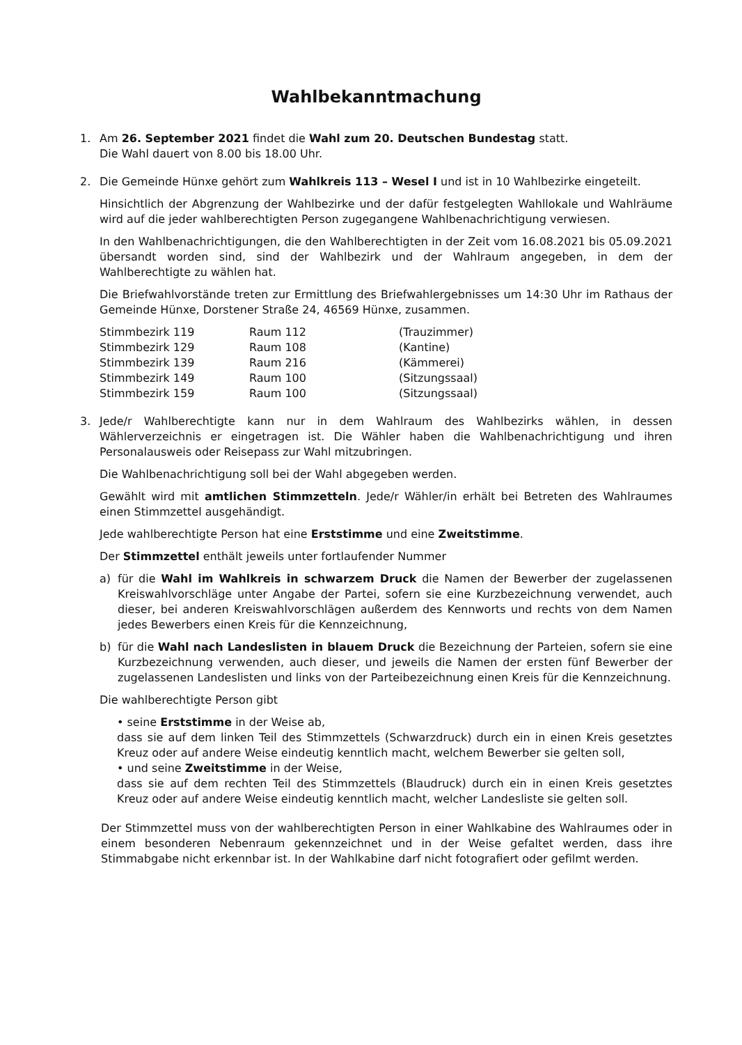Wahlbekanntmachung
1. Am 26. September 2021 findet die Wahl zum 20. Deutschen Bundestag statt.
Die Wahl dauert von 8.00 bis 18.00 Uhr.
2. Die Gemeinde Hünxe gehört zum Wahlkreis 113 – Wesel I und ist in 10 Wahlbezirke eingeteilt.
Hinsichtlich der Abgrenzung der Wahlbezirke und der dafür festgelegten Wahllokale und Wahlräume wird auf die jeder wahlberechtigten Person zugegangene Wahlbenachrichtigung verwiesen.
In den Wahlbenachrichtigungen, die den Wahlberechtigten in der Zeit vom 16.08.2021 bis 05.09.2021 übersandt worden sind, sind der Wahlbezirk und der Wahlraum angegeben, in dem der Wahlberechtigte zu wählen hat.
Die Briefwahlvorstände treten zur Ermittlung des Briefwahlergebnisses um 14:30 Uhr im Rathaus der Gemeinde Hünxe, Dorstener Straße 24, 46569 Hünxe, zusammen.
| Stimmbezirk 119 | Raum 112 | (Trauzimmer) |
| Stimmbezirk 129 | Raum 108 | (Kantine) |
| Stimmbezirk 139 | Raum 216 | (Kämmerei) |
| Stimmbezirk 149 | Raum 100 | (Sitzungssaal) |
| Stimmbezirk 159 | Raum 100 | (Sitzungssaal) |
3. Jede/r Wahlberechtigte kann nur in dem Wahlraum des Wahlbezirks wählen, in dessen Wählerverzeichnis er eingetragen ist. Die Wähler haben die Wahlbenachrichtigung und ihren Personalausweis oder Reisepass zur Wahl mitzubringen.
Die Wahlbenachrichtigung soll bei der Wahl abgegeben werden.
Gewählt wird mit amtlichen Stimmzetteln. Jede/r Wähler/in erhält bei Betreten des Wahlraumes einen Stimmzettel ausgehändigt.
Jede wahlberechtigte Person hat eine Erststimme und eine Zweitstimme.
Der Stimmzettel enthält jeweils unter fortlaufender Nummer
a) für die Wahl im Wahlkreis in schwarzem Druck die Namen der Bewerber der zugelassenen Kreiswahlvorschläge unter Angabe der Partei, sofern sie eine Kurzbezeichnung verwendet, auch dieser, bei anderen Kreiswahlvorschlägen außerdem des Kennworts und rechts von dem Namen jedes Bewerbers einen Kreis für die Kennzeichnung,
b) für die Wahl nach Landeslisten in blauem Druck die Bezeichnung der Parteien, sofern sie eine Kurzbezeichnung verwenden, auch dieser, und jeweils die Namen der ersten fünf Bewerber der zugelassenen Landeslisten und links von der Parteibezeichnung einen Kreis für die Kennzeichnung.
Die wahlberechtigte Person gibt
• seine Erststimme in der Weise ab,
dass sie auf dem linken Teil des Stimmzettels (Schwarzdruck) durch ein in einen Kreis gesetztes Kreuz oder auf andere Weise eindeutig kenntlich macht, welchem Bewerber sie gelten soll,
• und seine Zweitstimme in der Weise,
dass sie auf dem rechten Teil des Stimmzettels (Blaudruck) durch ein in einen Kreis gesetztes Kreuz oder auf andere Weise eindeutig kenntlich macht, welcher Landesliste sie gelten soll.
Der Stimmzettel muss von der wahlberechtigten Person in einer Wahlkabine des Wahlraumes oder in einem besonderen Nebenraum gekennzeichnet und in der Weise gefaltet werden, dass ihre Stimmabgabe nicht erkennbar ist. In der Wahlkabine darf nicht fotografiert oder gefilmt werden.